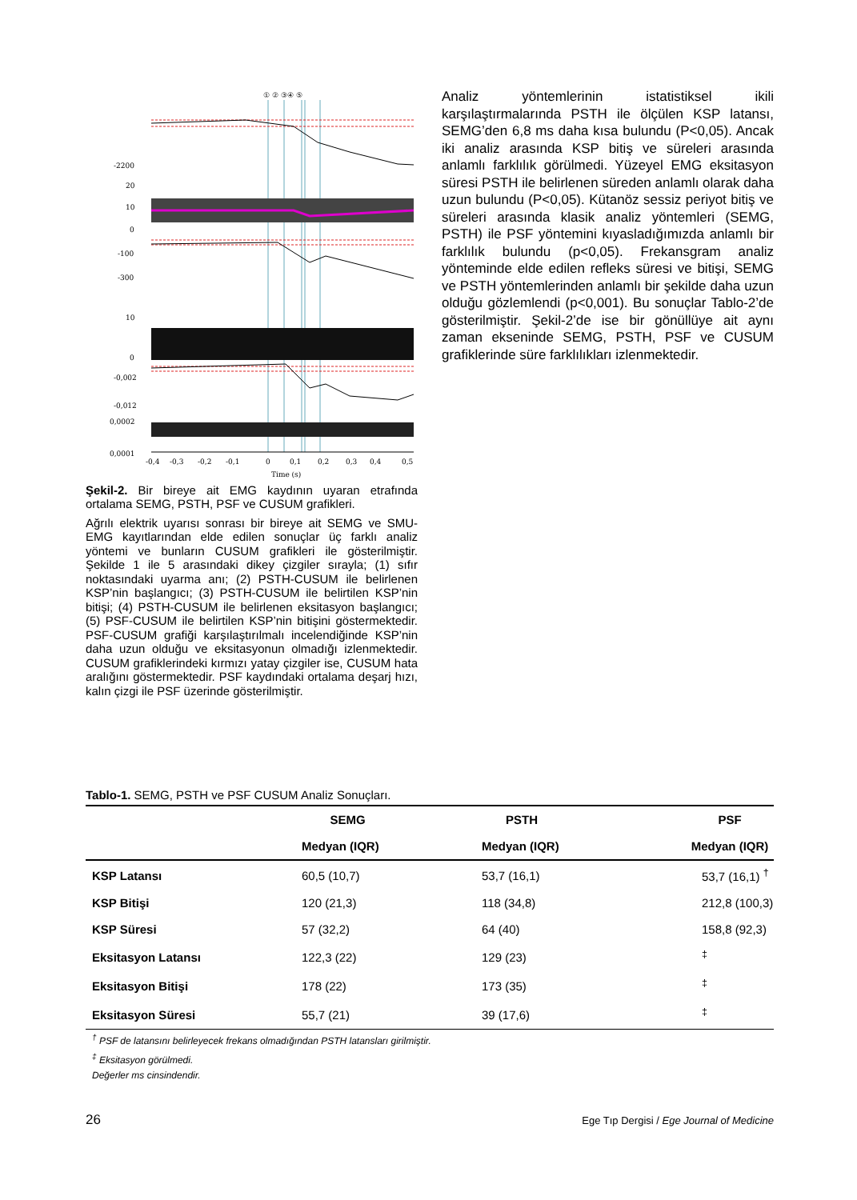-2200
20
10
0
-100
-300
10
0
-0,002
-0,012
0,0002
0,0001
-0,4
-0,3
-0,2
-0,1
0
0,1
0,2
0,3
0,4
0,5
Time (s)
① ② ③④ ⑤
Şekil-2. Bir bireye ait EMG kaydının uyaran etrafında ortalama SEMG, PSTH, PSF ve CUSUM grafikleri.
Ağrılı elektrik uyarısı sonrası bir bireye ait SEMG ve SMU-EMG kayıtlarından elde edilen sonuçlar üç farklı analiz yöntemi ve bunların CUSUM grafikleri ile gösterilmiştir. Şekilde 1 ile 5 arasındaki dikey çizgiler sırayla; (1) sıfır noktasındaki uyarma anı; (2) PSTH-CUSUM ile belirlenen KSP’nin başlangıcı; (3) PSTH-CUSUM ile belirtilen KSP’nin bitişi; (4) PSTH-CUSUM ile belirlenen eksitasyon başlangıcı; (5) PSF-CUSUM ile belirtilen KSP’nin bitişini göstermektedir. PSF-CUSUM grafiği karşılaştırılmalı incelendiğinde KSP’nin daha uzun olduğu ve eksitasyonun olmadığı izlenmektedir. CUSUM grafiklerindeki kırmızı yatay çizgiler ise, CUSUM hata aralığını göstermektedir. PSF kaydındaki ortalama deşarj hızı, kalın çizgi ile PSF üzerinde gösterilmiştir.
Analiz yöntemlerinin istatistiksel ikili karşılaştırmalarında PSTH ile ölçülen KSP latansı, SEMG’den 6,8 ms daha kısa bulundu (P<0,05). Ancak iki analiz arasında KSP bitiş ve süreleri arasında anlamlı farklılık görülmedi. Yüzeyel EMG eksitasyon süresi PSTH ile belirlenen süreden anlamlı olarak daha uzun bulundu (P<0,05). Kütanöz sessiz periyot bitiş ve süreleri arasında klasik analiz yöntemleri (SEMG, PSTH) ile PSF yöntemini kıyasladığımızda anlamlı bir farklılık bulundu (p<0,05). Frekansgram analiz yönteminde elde edilen refleks süresi ve bitişi, SEMG ve PSTH yöntemlerinden anlamlı bir şekilde daha uzun olduğu gözlemlendi (p<0,001). Bu sonuçlar Tablo-2’de gösterilmiştir. Şekil-2’de ise bir gönüllüye ait aynı zaman ekseninde SEMG, PSTH, PSF ve CUSUM grafiklerinde süre farklılıkları izlenmektedir.
Tablo-1. SEMG, PSTH ve PSF CUSUM Analiz Sonuçları.
| | SEMG | | PSTH | PSF |
| --- | --- | --- | --- | --- |
| | Medyan (IQR) | | Medyan (IQR) | Medyan (IQR) |
| KSP Latansı | 60,5 (10,7) | | 53,7 (16,1) | 53,7 (16,1) <sup>†</sup> |
| KSP Bitişi | 120 (21,3) | | 118 (34,8) | 212,8 (100,3) |
| KSP Süresi | 57 (32,2) | | 64 (40) | 158,8 (92,3) |
| Eksitasyon Latansı | 122,3 (22) | | 129 (23) | <sup>‡</sup> |
| Eksitasyon Bitişi | 178 (22) | | 173 (35) | <sup>‡</sup> |
| Eksitasyon Süresi | 55,7 (21) | | 39 (17,6) | <sup>‡</sup> |
<sup>†</sup> PSF de latansını belirleyecek frekans olmadığından PSTH latansları girilmiştir.
<sup>‡</sup> Eksitasyon görülmedi.
Değerler ms cinsindendir.
26 Ege Tıp Dergisi / Ege Journal of Medicine